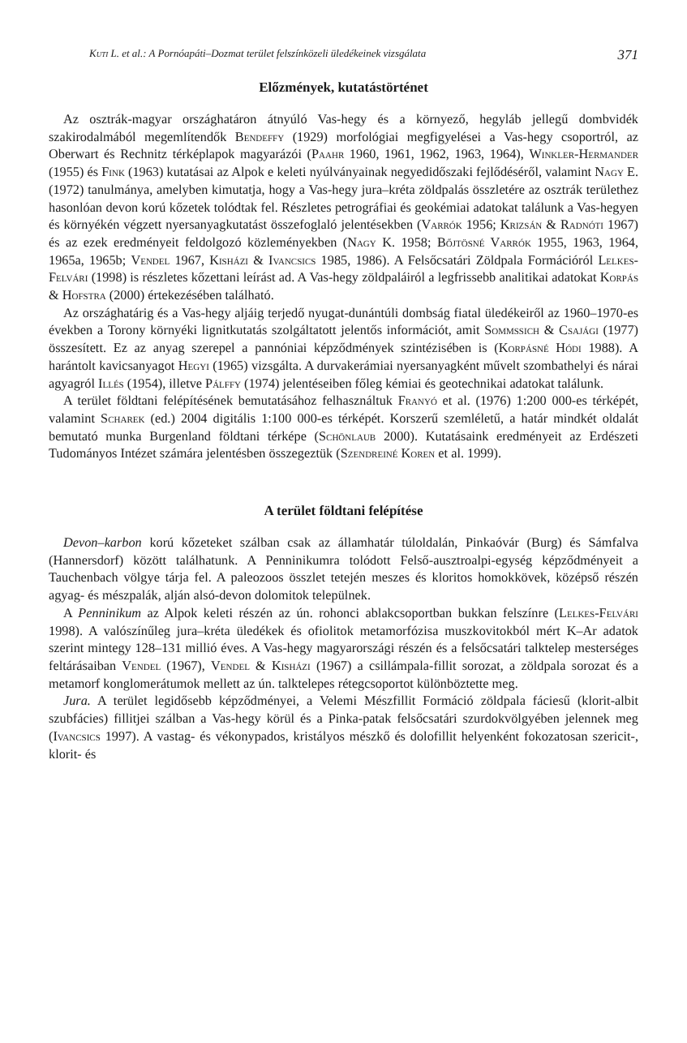Kuti L. et al.: A Pornóapáti–Dozmat terület felszínközeli üledékeinek vizsgálata 371
Előzmények, kutatástörténet
Az osztrák-magyar országhatáron átnyúló Vas-hegy és a környező, hegyláb jellegű dombvidék szakirodalmából megemlítendők Bendeffy (1929) morfológiai megfigyelései a Vas-hegy csoportról, az Oberwart és Rechnitz térképlapok magyarázói (Paahr 1960, 1961, 1962, 1963, 1964), Winkler-Hermander (1955) és Fink (1963) kutatásai az Alpok e keleti nyúlványainak negyedidőszaki fejlődéséről, valamint Nagy E. (1972) tanulmánya, amelyben kimutatja, hogy a Vas-hegy jura–kréta zöldpalás összletére az osztrák területhez hasonlóan devon korú kőzetek tolódtak fel. Részletes petrográfiai és geokémiai adatokat találunk a Vas-hegyen és környékén végzett nyersanyagkutatást összefoglaló jelentésekben (Varrók 1956; Krizsán & Radnóti 1967) és az ezek eredményeit feldolgozó közleményekben (Nagy K. 1958; Bőjtösné Varrók 1955, 1963, 1964, 1965a, 1965b; Vendel 1967, Kisházi & Ivancsics 1985, 1986). A Felsőcsatári Zöldpala Formációról Lelkes-Felvári (1998) is részletes kőzettani leírást ad. A Vas-hegy zöldpaláiról a legfrissebb analitikai adatokat Korpás & Hofstra (2000) értekezésében található.
Az országhatárig és a Vas-hegy aljáig terjedő nyugat-dunántúli dombság fiatal üledékeiről az 1960–1970-es években a Torony környéki lignitkutatás szolgáltatott jelentős információt, amit Sommssich & Csajági (1977) összesített. Ez az anyag szerepel a pannóniai képződmények szintézisében is (Korpásné Hódi 1988). A harántolt kavicsanyagot Hegyi (1965) vizsgálta. A durvakerámiai nyersanyagként művelt szombathelyi és nárai agyagról Illés (1954), illetve Pálffy (1974) jelentéseiben főleg kémiai és geotechnikai adatokat találunk.
A terület földtani felépítésének bemutatásához felhasználtuk Franyó et al. (1976) 1:200 000-es térképét, valamint Scharek (ed.) 2004 digitális 1:100 000-es térképét. Korszerű szemléletű, a határ mindkét oldalát bemutató munka Burgenland földtani térképe (Schönlaub 2000). Kutatásaink eredményeit az Erdészeti Tudományos Intézet számára jelentésben összegeztük (Szendreiné Koren et al. 1999).
A terület földtani felépítése
Devon–karbon korú kőzeteket szálban csak az államhatár túloldalán, Pinkaóvár (Burg) és Sámfalva (Hannersdorf) között találhatunk. A Penninikumra tolódott Felső-ausztroalpi-egység képződményeit a Tauchenbach völgye tárja fel. A paleozoos összlet tetején meszes és kloritos homokkövek, középső részén agyag- és mészpalák, alján alsó-devon dolomitok települnek.
A Penninikum az Alpok keleti részén az ún. rohonci ablakcsoportban bukkan felszínre (Lelkes-Felvári 1998). A valószínűleg jura–kréta üledékek és ofiolitok metamorfózisa muszkovitokból mért K–Ar adatok szerint mintegy 128–131 millió éves. A Vas-hegy magyarországi részén és a felsőcsatári talktelep mesterséges feltárásaiban Vendel (1967), Vendel & Kisházi (1967) a csillámpala-fillit sorozat, a zöldpala sorozat és a metamorf konglomerátumok mellett az ún. talktelepes rétegcsoportot különböztette meg.
Jura. A terület legidősebb képződményei, a Velemi Mészfillit Formáció zöldpala fáciesű (klorit-albit szubfácies) fillitjei szálban a Vas-hegy körül és a Pinka-patak felsőcsatári szurdokvölgyében jelennek meg (Ivancsics 1997). A vastag- és vékonypados, kristályos mészkő és dolofillit helyenként fokozatosan szericit-, klorit- és